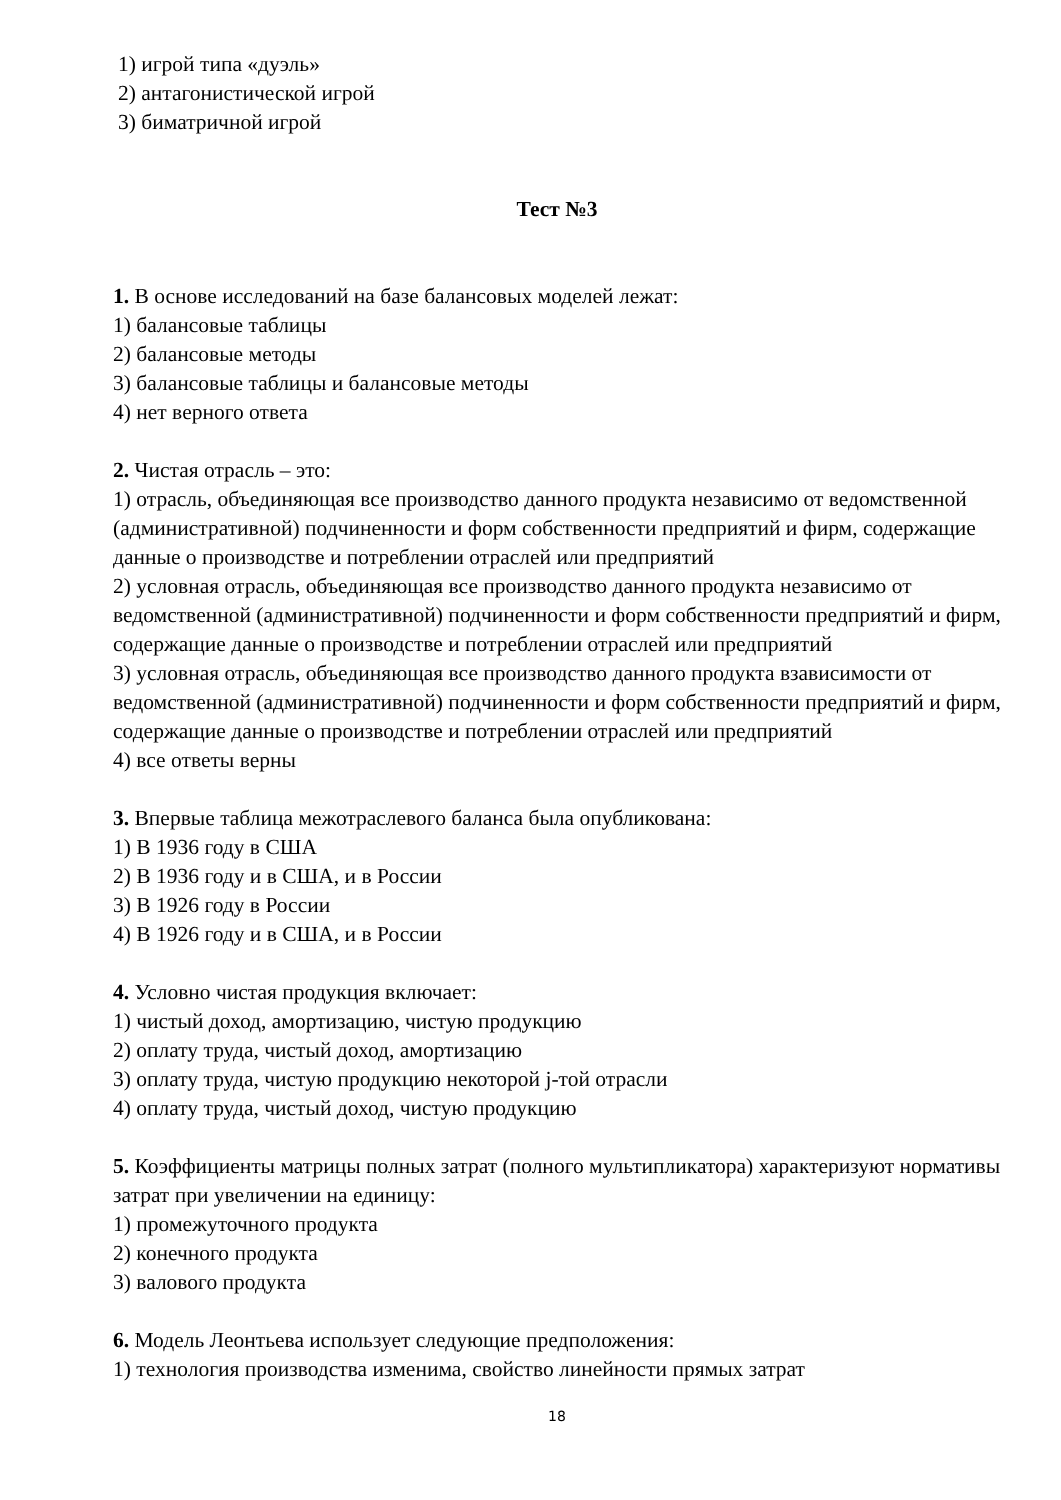1) игрой типа «дуэль»
2) антагонистической игрой
3) биматричной игрой
Тест №3
1. В основе исследований на базе балансовых моделей лежат:
1) балансовые таблицы
2) балансовые методы
3) балансовые таблицы и балансовые методы
4) нет верного ответа
2. Чистая отрасль – это:
1) отрасль, объединяющая все производство данного продукта независимо от ведомственной (административной) подчиненности и форм собственности предприятий и фирм, содержащие данные о производстве и потреблении отраслей или предприятий
2) условная отрасль, объединяющая все производство данного продукта независимо от ведомственной (административной) подчиненности и форм собственности предприятий и фирм, содержащие данные о производстве и потреблении отраслей или предприятий
3) условная отрасль, объединяющая все производство данного продукта взависимости от ведомственной (административной) подчиненности и форм собственности предприятий и фирм, содержащие данные о производстве и потреблении отраслей или предприятий
4) все ответы верны
3. Впервые таблица межотраслевого баланса была опубликована:
1) В 1936 году в США
2) В 1936 году и в США, и в России
3) В 1926 году в России
4) В 1926 году и в США, и в России
4. Условно чистая продукция включает:
1) чистый доход, амортизацию, чистую продукцию
2) оплату труда, чистый доход, амортизацию
3) оплату труда, чистую продукцию некоторой j-той отрасли
4) оплату труда, чистый доход, чистую продукцию
5. Коэффициенты матрицы полных затрат (полного мультипликатора) характеризуют нормативы затрат при увеличении на единицу:
1) промежуточного продукта
2) конечного продукта
3) валового продукта
6. Модель Леонтьева использует следующие предположения:
1) технология производства изменима, свойство линейности прямых затрат
18